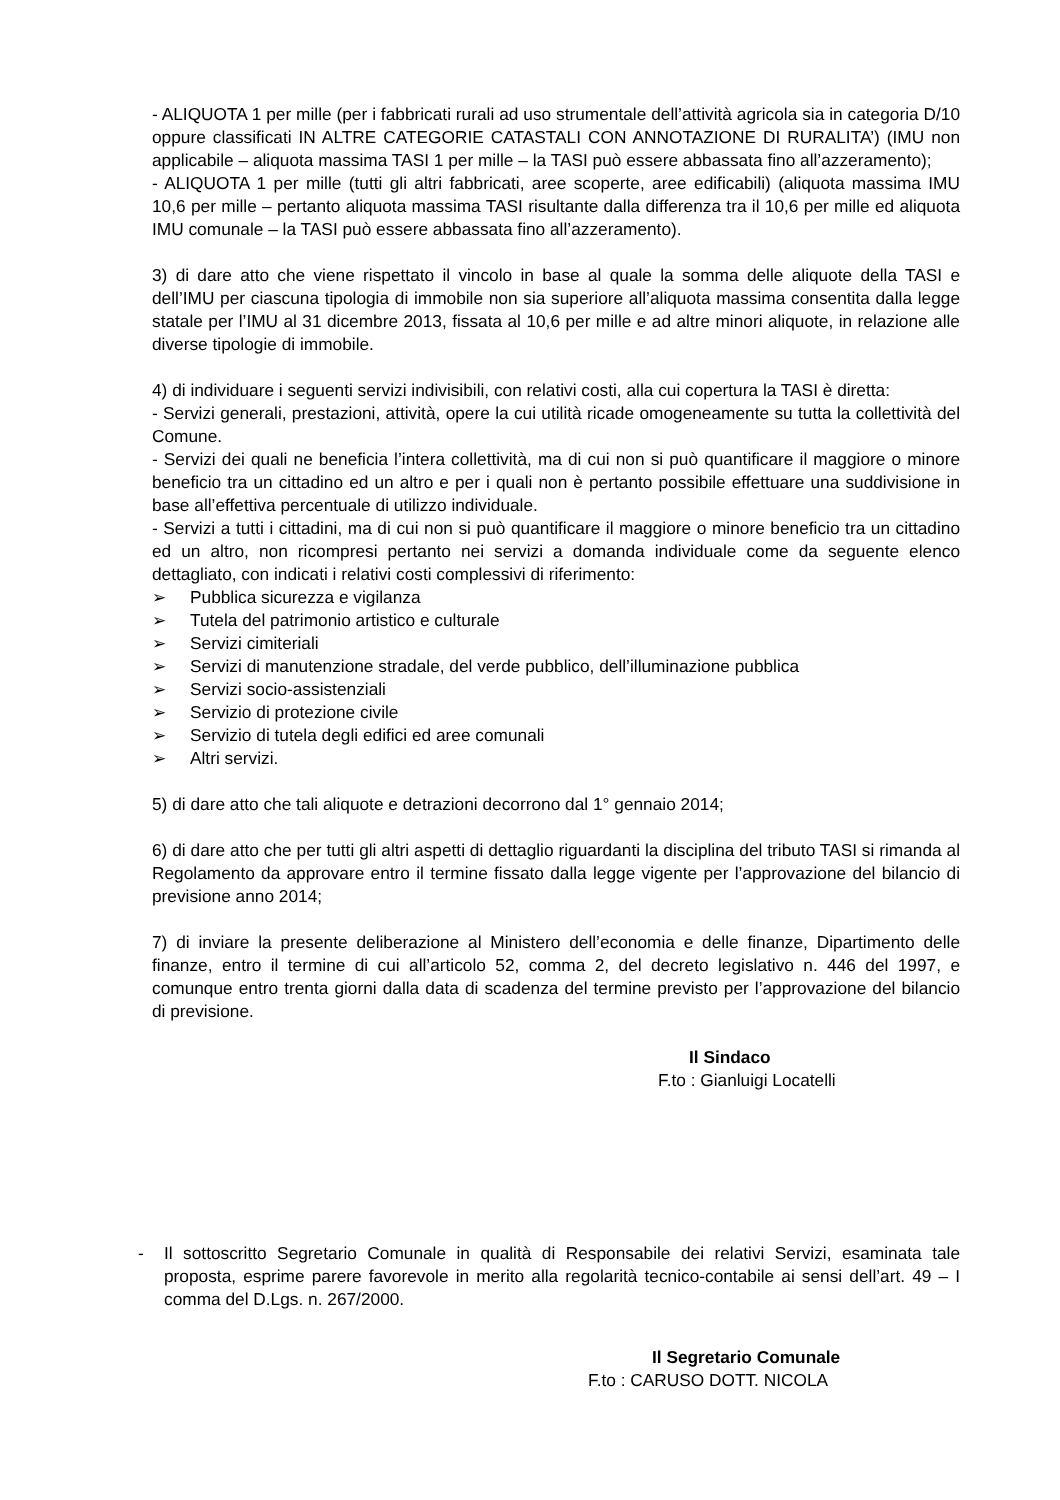- ALIQUOTA 1 per mille (per i fabbricati rurali ad uso strumentale dell’attività agricola sia in categoria D/10 oppure classificati IN ALTRE CATEGORIE CATASTALI CON ANNOTAZIONE DI RURALITA’) (IMU non applicabile – aliquota massima TASI 1 per mille – la TASI può essere abbassata fino all’azzeramento);
- ALIQUOTA 1 per mille (tutti gli altri fabbricati, aree scoperte, aree edificabili) (aliquota massima IMU 10,6 per mille – pertanto aliquota massima TASI risultante dalla differenza tra il 10,6 per mille ed aliquota IMU comunale – la TASI può essere abbassata fino all’azzeramento).
3) di dare atto che viene rispettato il vincolo in base al quale la somma delle aliquote della TASI e dell’IMU per ciascuna tipologia di immobile non sia superiore all’aliquota massima consentita dalla legge statale per l’IMU al 31 dicembre 2013, fissata al 10,6 per mille e ad altre minori aliquote, in relazione alle diverse tipologie di immobile.
4) di individuare i seguenti servizi indivisibili, con relativi costi, alla cui copertura la TASI è diretta:
- Servizi generali, prestazioni, attività, opere la cui utilità ricade omogeneamente su tutta la collettività del Comune.
- Servizi dei quali ne beneficia l’intera collettività, ma di cui non si può quantificare il maggiore o minore beneficio tra un cittadino ed un altro e per i quali non è pertanto possibile effettuare una suddivisione in base all’effettiva percentuale di utilizzo individuale.
- Servizi a tutti i cittadini, ma di cui non si può quantificare il maggiore o minore beneficio tra un cittadino ed un altro, non ricompresi pertanto nei servizi a domanda individuale come da seguente elenco dettagliato, con indicati i relativi costi complessivi di riferimento:
➢ Pubblica sicurezza e vigilanza
➢ Tutela del patrimonio artistico e culturale
➢ Servizi cimiteriali
➢ Servizi di manutenzione stradale, del verde pubblico, dell’illuminazione pubblica
➢ Servizi socio-assistenziali
➢ Servizio di protezione civile
➢ Servizio di tutela degli edifici ed aree comunali
➢ Altri servizi.
5) di dare atto che tali aliquote e detrazioni decorrono dal 1° gennaio 2014;
6) di dare atto che per tutti gli altri aspetti di dettaglio riguardanti la disciplina del tributo TASI si rimanda al Regolamento da approvare entro il termine fissato dalla legge vigente per l’approvazione del bilancio di previsione anno 2014;
7) di inviare la presente deliberazione al Ministero dell’economia e delle finanze, Dipartimento delle finanze, entro il termine di cui all’articolo 52, comma 2, del decreto legislativo n. 446 del 1997, e comunque entro trenta giorni dalla data di scadenza del termine previsto per l’approvazione del bilancio di previsione.
Il Sindaco
F.to : Gianluigi Locatelli
- Il sottoscritto Segretario Comunale in qualità di Responsabile dei relativi Servizi, esaminata tale proposta, esprime parere favorevole in merito alla regolarità tecnico-contabile ai sensi dell’art. 49 – I comma del D.Lgs. n. 267/2000.
Il Segretario Comunale
F.to : CARUSO DOTT. NICOLA